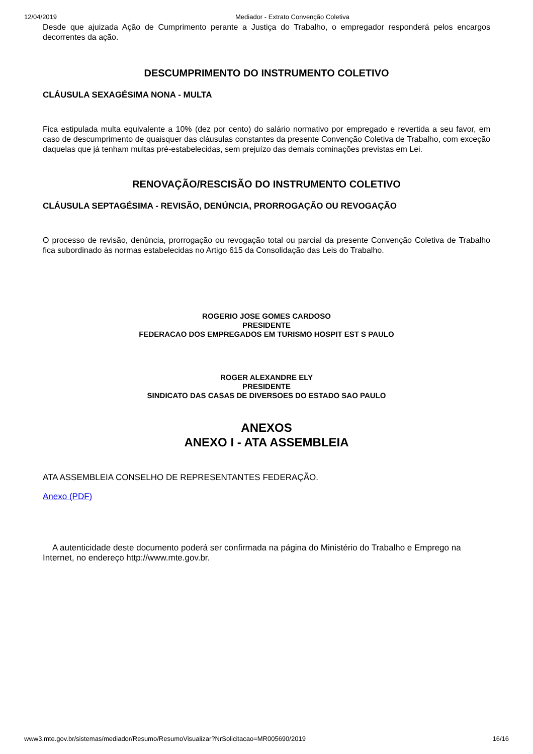12/04/2019 Mediador - Extrato Convenção Coletiva
Desde que ajuizada Ação de Cumprimento perante a Justiça do Trabalho, o empregador responderá pelos encargos decorrentes da ação.
DESCUMPRIMENTO DO INSTRUMENTO COLETIVO
CLÁUSULA SEXAGÉSIMA NONA - MULTA
Fica estipulada multa equivalente a 10% (dez por cento) do salário normativo por empregado e revertida a seu favor, em caso de descumprimento de quaisquer das cláusulas constantes da presente Convenção Coletiva de Trabalho, com exceção daquelas que já tenham multas pré-estabelecidas, sem prejuízo das demais cominações previstas em Lei.
RENOVAÇÃO/RESCISÃO DO INSTRUMENTO COLETIVO
CLÁUSULA SEPTAGÉSIMA - REVISÃO, DENÚNCIA, PRORROGAÇÃO OU REVOGAÇÃO
O processo de revisão, denúncia, prorrogação ou revogação total ou parcial da presente Convenção Coletiva de Trabalho fica subordinado às normas estabelecidas no Artigo 615 da Consolidação das Leis do Trabalho.
ROGERIO JOSE GOMES CARDOSO
PRESIDENTE
FEDERACAO DOS EMPREGADOS EM TURISMO HOSPIT EST S PAULO
ROGER ALEXANDRE ELY
PRESIDENTE
SINDICATO DAS CASAS DE DIVERSOES DO ESTADO SAO PAULO
ANEXOS
ANEXO I - ATA ASSEMBLEIA
ATA ASSEMBLEIA CONSELHO DE REPRESENTANTES FEDERAÇÃO.
Anexo (PDF)
A autenticidade deste documento poderá ser confirmada na página do Ministério do Trabalho e Emprego na Internet, no endereço http://www.mte.gov.br.
www3.mte.gov.br/sistemas/mediador/Resumo/ResumoVisualizar?NrSolicitacao=MR005690/2019 16/16